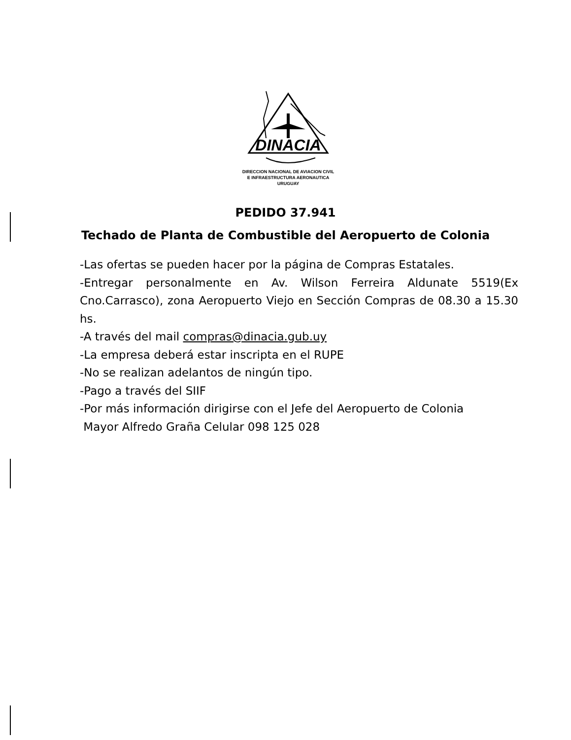DINACIA
DIRECCION NACIONAL DE AVIACION CIVIL
E INFRAESTRUCTURA AERONAUTICA
URUGUAY
PEDIDO 37.941
Techado de Planta de Combustible del Aeropuerto de Colonia
-Las ofertas se pueden hacer por la página de Compras Estatales.
-Entregar personalmente en Av. Wilson Ferreira Aldunate 5519(Ex Cno.Carrasco), zona Aeropuerto Viejo en Sección Compras de 08.30 a 15.30 hs.
-A través del mail compras@dinacia.gub.uy
-La empresa deberá estar inscripta en el RUPE
-No se realizan adelantos de ningún tipo.
-Pago a través del SIIF
-Por más información dirigirse con el Jefe del Aeropuerto de Colonia
Mayor Alfredo Graña Celular 098 125 028